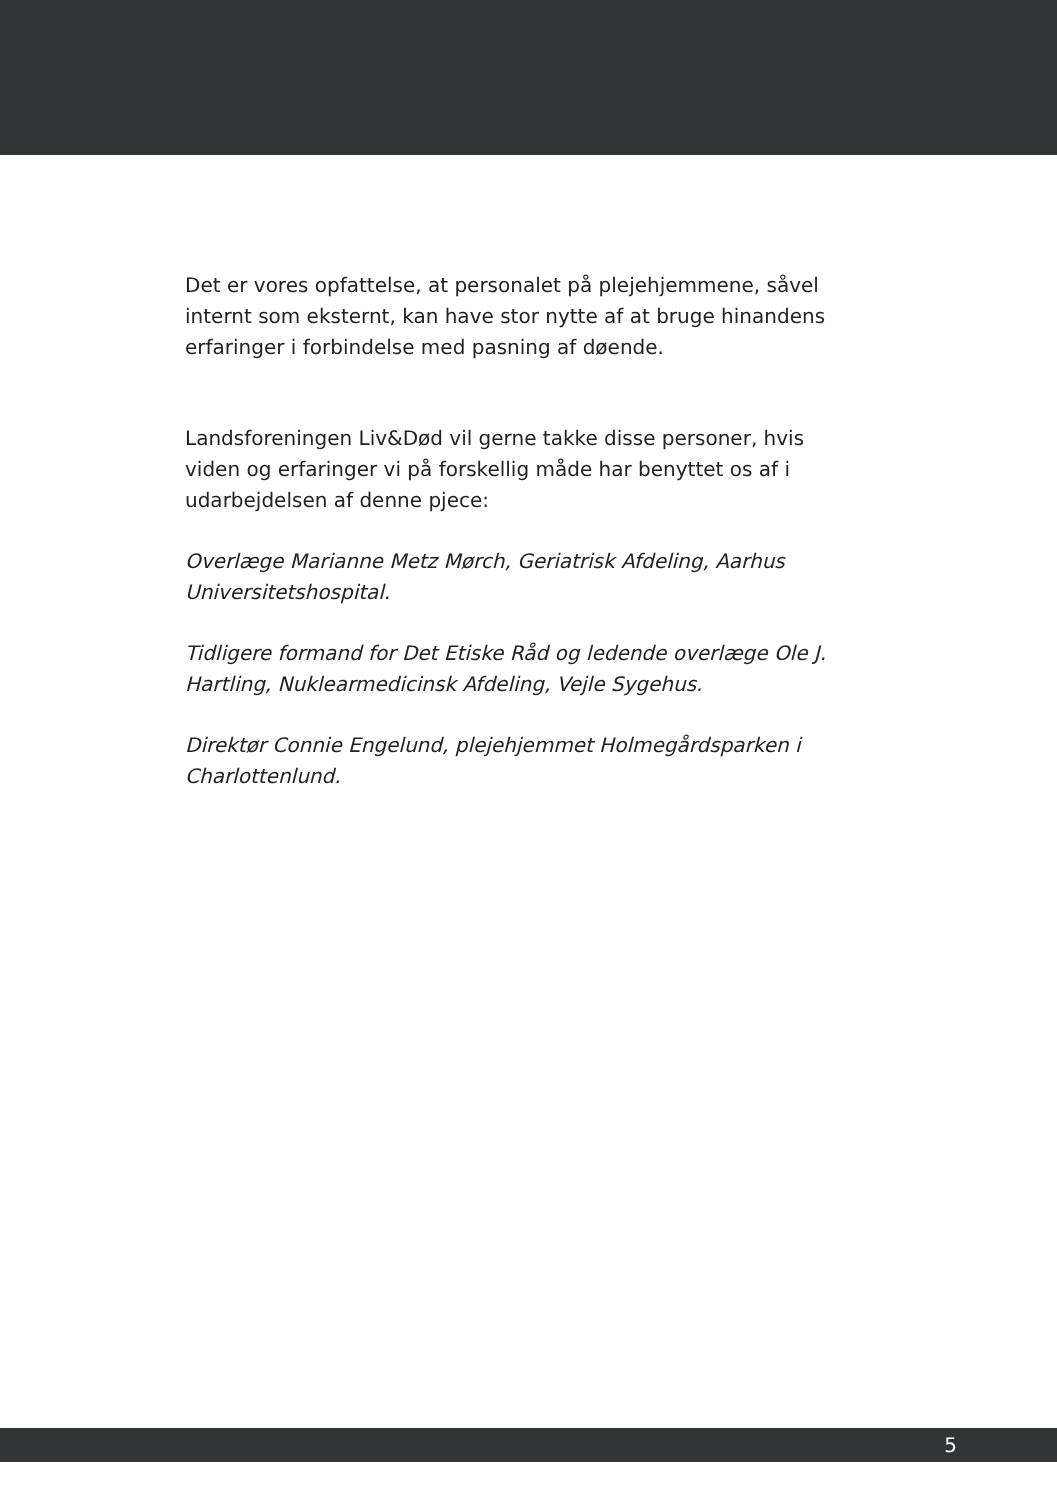Det er vores opfattelse, at personalet på plejehjemmene, såvel internt som eksternt, kan have stor nytte af at bruge hinandens erfaringer i forbindelse med pasning af døende.
Landsforeningen Liv&Død vil gerne takke disse personer, hvis viden og erfaringer vi på forskellig måde har benyttet os af i udarbejdelsen af denne pjece:
Overlæge Marianne Metz Mørch, Geriatrisk Afdeling, Aarhus Universitetshospital.
Tidligere formand for Det Etiske Råd og ledende overlæge Ole J. Hartling, Nuklearmedicinsk Afdeling, Vejle Sygehus.
Direktør Connie Engelund, plejehjemmet Holmegårdsparken i Charlottenlund.
5